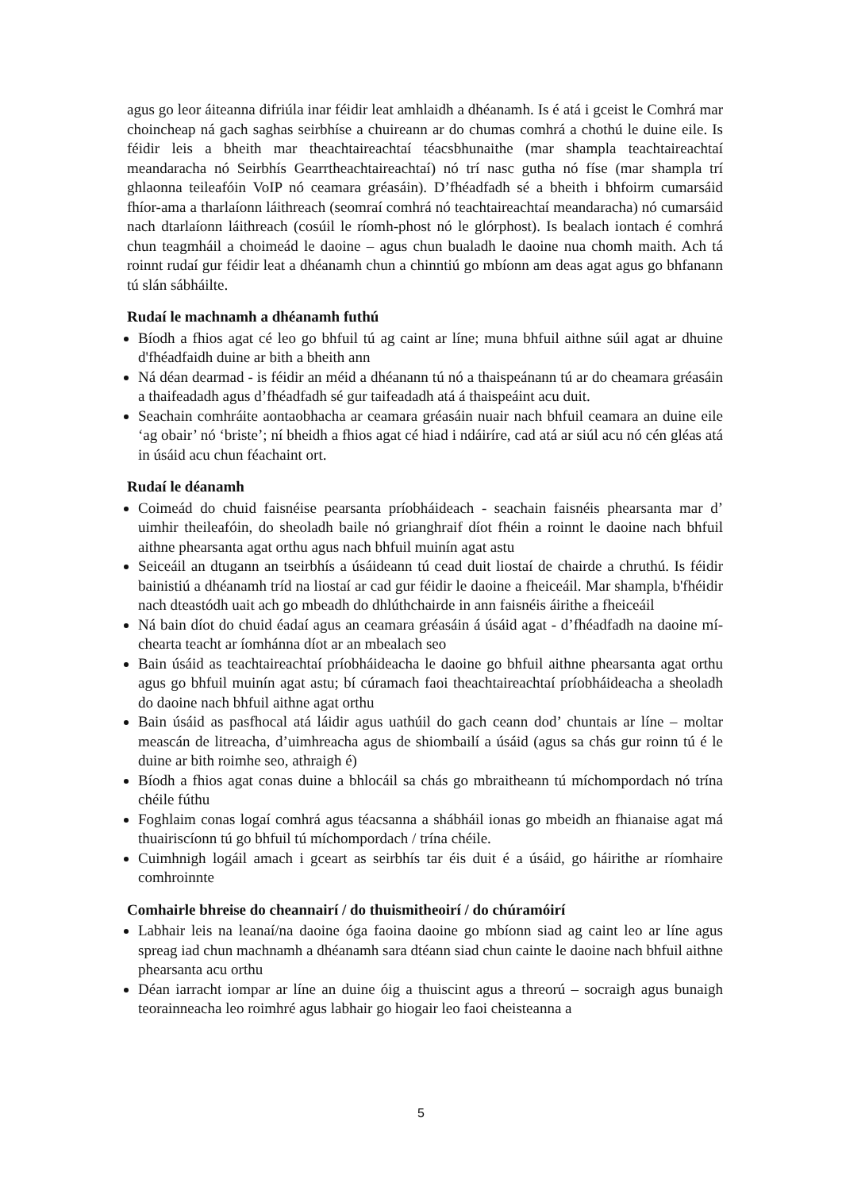agus go leor áiteanna difriúla inar féidir leat amhlaidh a dhéanamh. Is é atá i gceist le Comhrá mar choincheap ná gach saghas seirbhíse a chuireann ar do chumas comhrá a chothú le duine eile. Is féidir leis a bheith mar theachtaireachtaí téacsbhunaithe (mar shampla teachtaireachtaí meandaracha nó Seirbhís Gearrtheachtaireachtaí) nó trí nasc gutha nó físe (mar shampla trí ghlaonna teileafóin VoIP nó ceamara gréasáin). D’fhéadfadh sé a bheith i bhfoirm cumarsáid fhíor-ama a tharlaíonn láithreach (seomraí comhrá nó teachtaireachtaí meandaracha) nó cumarsáid nach dtarlaíonn láithreach (cosúil le ríomh-phost nó le glórphost). Is bealach iontach é comhrá chun teagmháil a choimeád le daoine – agus chun bualadh le daoine nua chomh maith. Ach tá roinnt rudaí gur féidir leat a dhéanamh chun a chinntiú go mbíonn am deas agat agus go bhfanann tú slán sábháilte.
Rudaí le machnamh a dhéanamh futhú
Bíodh a fhios agat cé leo go bhfuil tú ag caint ar líne; muna bhfuil aithne súil agat ar dhuine d'fhéadfaidh duine ar bith a bheith ann
Ná déan dearmad - is féidir an méid a dhéanann tú nó a thaispeánann tú ar do cheamara gréasáin a thaifeadadh agus d’fhéadfadh sé gur taifeadadh atá á thaispeáint acu duit.
Seachain comhráite aontaobhacha ar ceamara gréasáin nuair nach bhfuil ceamara an duine eile ‘ag obair’ nó ‘briste’; ní bheidh a fhios agat cé hiad i ndáiríre, cad atá ar siúl acu nó cén gléas atá in úsáid acu chun féachaint ort.
Rudaí le déanamh
Coimeád do chuid faisnéise pearsanta príobháideach - seachain faisnéis phearsanta mar d’ uimhir theileafóin, do sheoladh baile nó grianghraif díot fhéin a roinnt le daoine nach bhfuil aithne phearsanta agat orthu agus nach bhfuil muinín agat astu
Seiceáil an dtugann an tseirbhís a úsáideann tú cead duit liostaí de chairde a chruthú. Is féidir bainistiú a dhéanamh tríd na liostaí ar cad gur féidir le daoine a fheiceáil. Mar shampla, b'fhéidir nach dteastódh uait ach go mbeadh do dhlúthchairde in ann faisnéis áirithe a fheiceáil
Ná bain díot do chuid éadaí agus an ceamara gréasáin á úsáid agat - d’fhéadfadh na daoine mí-chearta teacht ar íomhánna díot ar an mbealach seo
Bain úsáid as teachtaireachtaí príobháideacha le daoine go bhfuil aithne phearsanta agat orthu agus go bhfuil muinín agat astu; bí cúramach faoi theachtaireachtaí príobháideacha a sheoladh do daoine nach bhfuil aithne agat orthu
Bain úsáid as pasfhocal atá láidir agus uathúil do gach ceann dod’ chuntais ar líne – moltar meascán de litreacha, d’uimhreacha agus de shiombailí a úsáid (agus sa chás gur roinn tú é le duine ar bith roimhe seo, athraigh é)
Bíodh a fhios agat conas duine a bhlocáil sa chás go mbraitheann tú míchompordach nó trína chéile fúthu
Foghlaim conas logaí comhrá agus téacsanna a shábháil ionas go mbeidh an fhianaise agat má thuairiscíonn tú go bhfuil tú míchompordach / trína chéile.
Cuimhnigh logáil amach i gceart as seirbhís tar éis duit é a úsáid, go háirithe ar ríomhaire comhroinnte
Comhairle bhreise do cheannairí / do thuismitheoirí / do chúramóirí
Labhair leis na leanaí/na daoine óga faoina daoine go mbíonn siad ag caint leo ar líne agus spreag iad chun machnamh a dhéanamh sara dtéann siad chun cainte le daoine nach bhfuil aithne phearsanta acu orthu
Déan iarracht iompar ar líne an duine óig a thuiscint agus a threorú – socraigh agus bunaigh teorainneacha leo roimhré agus labhair go hiogair leo faoi cheisteanna a
5